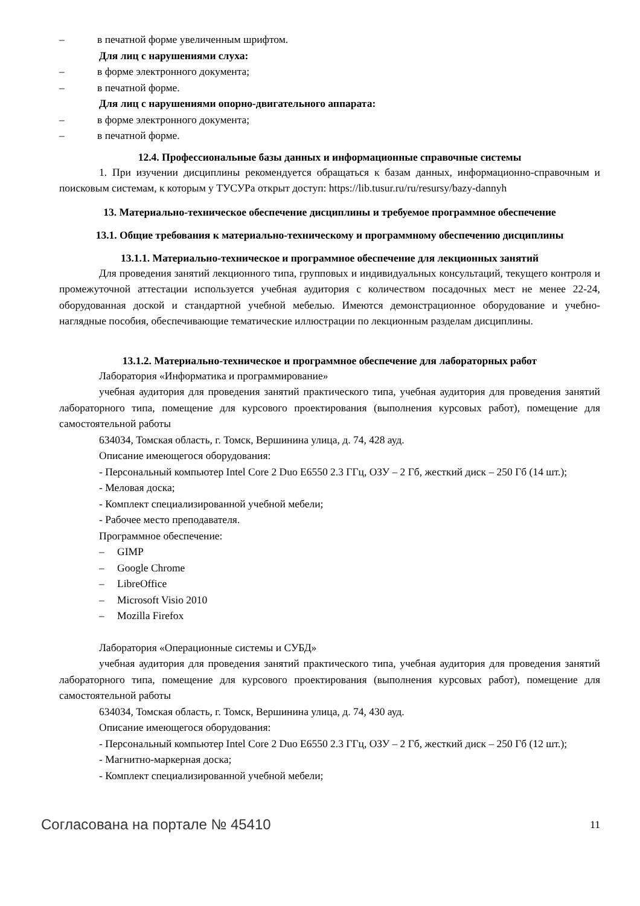– в печатной форме увеличенным шрифтом.
Для лиц с нарушениями слуха:
– в форме электронного документа;
– в печатной форме.
Для лиц с нарушениями опорно-двигательного аппарата:
– в форме электронного документа;
– в печатной форме.
12.4. Профессиональные базы данных и информационные справочные системы
1. При изучении дисциплины рекомендуется обращаться к базам данных, информационно-справочным и поисковым системам, к которым у ТУСУРа открыт доступ: https://lib.tusur.ru/ru/resursy/bazy-dannyh
13. Материально-техническое обеспечение дисциплины и требуемое программное обеспечение
13.1. Общие требования к материально-техническому и программному обеспечению дисциплины
13.1.1. Материально-техническое и программное обеспечение для лекционных занятий
Для проведения занятий лекционного типа, групповых и индивидуальных консультаций, текущего контроля и промежуточной аттестации используется учебная аудитория с количеством посадочных мест не менее 22-24, оборудованная доской и стандартной учебной мебелью. Имеются демонстрационное оборудование и учебно-наглядные пособия, обеспечивающие тематические иллюстрации по лекционным разделам дисциплины.
13.1.2. Материально-техническое и программное обеспечение для лабораторных работ
Лаборатория «Информатика и программирование»
учебная аудитория для проведения занятий практического типа, учебная аудитория для проведения занятий лабораторного типа, помещение для курсового проектирования (выполнения курсовых работ), помещение для самостоятельной работы
634034, Томская область, г. Томск, Вершинина улица, д. 74, 428 ауд.
Описание имеющегося оборудования:
- Персональный компьютер Intel Core 2 Duo E6550 2.3 ГГц, ОЗУ – 2 Гб, жесткий диск – 250 Гб (14 шт.);
- Меловая доска;
- Комплект специализированной учебной мебели;
- Рабочее место преподавателя.
Программное обеспечение:
– GIMP
– Google Chrome
– LibreOffice
– Microsoft Visio 2010
– Mozilla Firefox
Лаборатория «Операционные системы и СУБД»
учебная аудитория для проведения занятий практического типа, учебная аудитория для проведения занятий лабораторного типа, помещение для курсового проектирования (выполнения курсовых работ), помещение для самостоятельной работы
634034, Томская область, г. Томск, Вершинина улица, д. 74, 430 ауд.
Описание имеющегося оборудования:
- Персональный компьютер Intel Core 2 Duo E6550 2.3 ГГц, ОЗУ – 2 Гб, жесткий диск – 250 Гб (12 шт.);
- Магнитно-маркерная доска;
- Комплект специализированной учебной мебели;
Согласована на портале № 45410 11